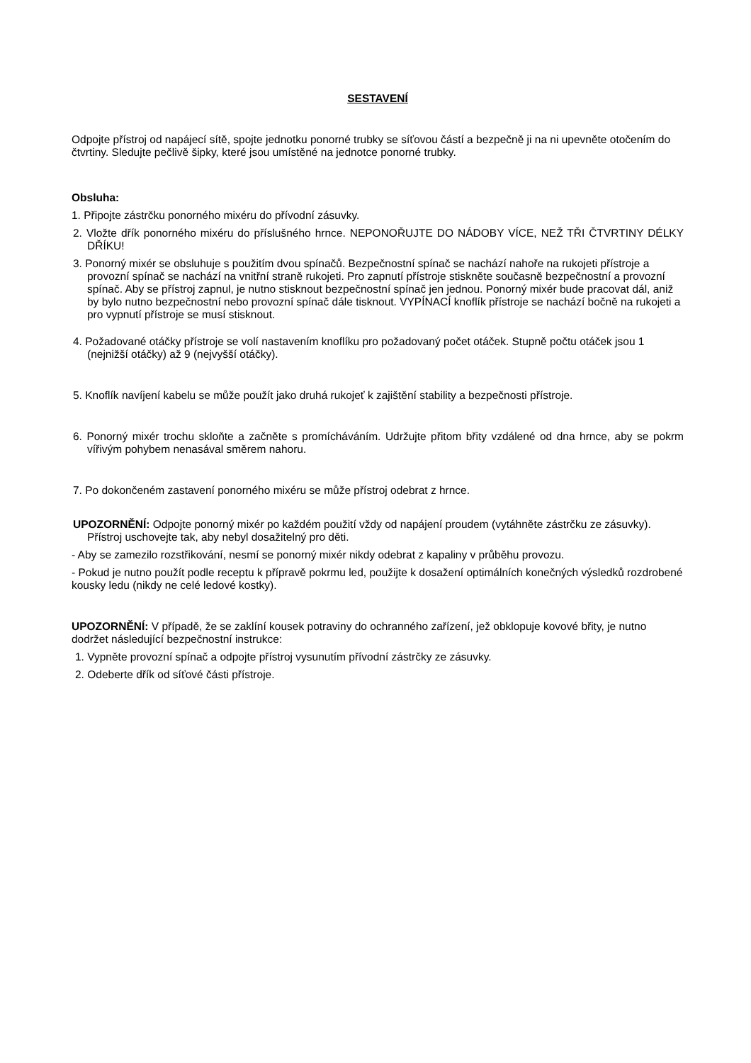SESTAVENÍ
Odpojte přístroj od napájecí sítě, spojte jednotku ponorné trubky se síťovou částí a bezpečně ji na ni upevněte otočením do čtvrtiny. Sledujte pečlivě šipky, které jsou umístěné na jednotce ponorné trubky.
Obsluha:
1. Připojte zástrčku ponorného mixéru do přívodní zásuvky.
2. Vložte dřík ponorného mixéru do příslušného hrnce. NEPONOŘUJTE DO NÁDOBY VÍCE, NEŽ TŘI ČTVRTINY DÉLKY DŘÍKU!
3. Ponorný mixér se obsluhuje s použitím dvou spínačů. Bezpečnostní spínač se nachází nahoře na rukojeti přístroje a provozní spínač se nachází na vnitřní straně rukojeti. Pro zapnutí přístroje stiskněte současně bezpečnostní a provozní spínač. Aby se přístroj zapnul, je nutno stisknout bezpečnostní spínač jen jednou. Ponorný mixér bude pracovat dál, aniž by bylo nutno bezpečnostní nebo provozní spínač dále tisknout. VYPÍNACÍ knoflík přístroje se nachází bočně na rukojeti a pro vypnutí přístroje se musí stisknout.
4. Požadované otáčky přístroje se volí nastavením knoflíku pro požadovaný počet otáček. Stupně počtu otáček jsou 1 (nejnižší otáčky) až 9 (nejvyšší otáčky).
5. Knoflík navíjení kabelu se může použít jako druhá rukojeť k zajištění stability a bezpečnosti přístroje.
6. Ponorný mixér trochu skloňte a začněte s promícháváním. Udržujte přitom břity vzdálené od dna hrnce, aby se pokrm vířivým pohybem nenasával směrem nahoru.
7. Po dokončeném zastavení ponorného mixéru se může přístroj odebrat z hrnce.
UPOZORNĚNÍ: Odpojte ponorný mixér po každém použití vždy od napájení proudem (vytáhněte zástrčku ze zásuvky). Přístroj uschovejte tak, aby nebyl dosažitelný pro děti.
- Aby se zamezilo rozstřikování, nesmí se ponorný mixér nikdy odebrat z kapaliny v průběhu provozu.
- Pokud je nutno použít podle receptu k přípravě pokrmu led, použijte k dosažení optimálních konečných výsledků rozdrobené kousky ledu (nikdy ne celé ledové kostky).
UPOZORNĚNÍ: V případě, že se zaklíní kousek potraviny do ochranného zařízení, jež obklopuje kovové břity, je nutno dodržet následující bezpečnostní instrukce:
1. Vypněte provozní spínač a odpojte přístroj vysunutím přívodní zástrčky ze zásuvky.
2. Odeberte dřík od síťové části přístroje.